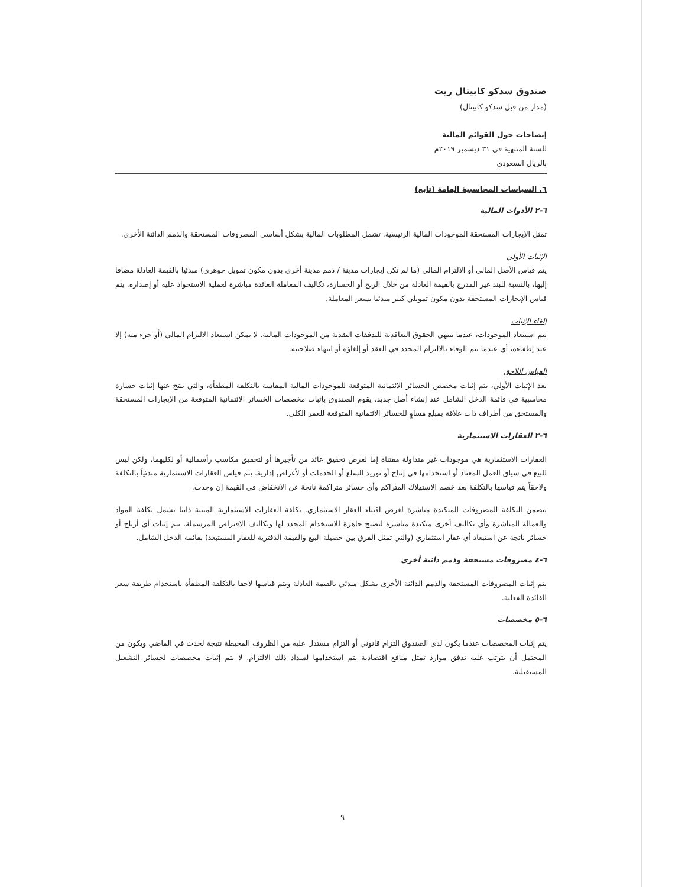صندوق سدكو كابيتال ريت
(مدار من قبل سدكو كابيتال)
إيضاحات حول القوائم المالية
للسنة المنتهية في ٣١ ديسمبر ٢٠١٩م
بالريال السعودي
٦. السياسات المحاسبية الهامة (تابع)
٦-٢ الأدوات المالية
تمثل الإيجارات المستحقة الموجودات المالية الرئيسية. تشمل المطلوبات المالية بشكل أساسي المصروفات المستحقة والذمم الدائنة الأخرى.
الإثبات الأولي
يتم قياس الأصل المالي أو الالتزام المالي (ما لم تكن إيجارات مدينة / ذمم مدينة أخرى بدون مكون تمويل جوهري) مبدئيا بالقيمة العادلة مضافا إليها، بالنسبة للبند غير المدرج بالقيمة العادلة من خلال الربح أو الخسارة، تكاليف المعاملة العائدة مباشرة لعملية الاستحواذ عليه أو إصداره. يتم قياس الإيجارات المستحقة بدون مكون تمويلي كبير مبدئيا بسعر المعاملة.
إلغاء الإثبات
يتم استبعاد الموجودات، عندما تنتهي الحقوق التعاقدية للتدفقات النقدية من الموجودات المالية. لا يمكن استبعاد الالتزام المالي (أو جزء منه) إلا عند إطفاءه، أي عندما يتم الوفاء بالالتزام المحدد في العقد أو إلغاؤه أو انتهاء صلاحيته.
القياس اللاحق
بعد الإثبات الأولي، يتم إثبات مخصص الخسائر الائتمانية المتوقعة للموجودات المالية المقاسة بالتكلفة المطفأة، والتي ينتج عنها إثبات خسارة محاسبية في قائمة الدخل الشامل عند إنشاء أصل جديد. يقوم الصندوق بإثبات مخصصات الخسائر الائتمانية المتوقعة من الإيجارات المستحقة والمستحق من أطراف ذات علاقة بمبلغ مساوٍ للخسائر الائتمانية المتوقعة للعمر الكلي.
٦-٣ العقارات الاستثمارية
العقارات الاستثمارية هي موجودات غير متداولة مقتناة إما لغرض تحقيق عائد من تأجيرها أو لتحقيق مكاسب رأسمالية أو لكليهما، ولكن ليس للبيع في سياق العمل المعتاد أو استخدامها في إنتاج أو توريد السلع أو الخدمات أو لأغراض إدارية. يتم قياس العقارات الاستثمارية مبدئياً بالتكلفة ولاحقاً يتم قياسها بالتكلفة بعد خصم الاستهلاك المتراكم وأي خسائر متراكمة ناتجة عن الانخفاض في القيمة إن وجدت.
تتضمن التكلفة المصروفات المتكبدة مباشرة لغرض اقتناء العقار الاستثماري. تكلفة العقارات الاستثمارية المبنية ذاتيا تشمل تكلفة المواد والعمالة المباشرة وأي تكاليف أخرى متكبدة مباشرة لتصبح جاهزة للاستخدام المحدد لها وتكاليف الاقتراض المرسملة. يتم إثبات أي أرباح أو خسائر ناتجة عن استبعاد أي عقار استثماري (والتي تمثل الفرق بين حصيلة البيع والقيمة الدفترية للعقار المستبعد) بقائمة الدخل الشامل.
٦-٤ مصروفات مستحقة وذمم دائنة أخرى
يتم إثبات المصروفات المستحقة والذمم الدائنة الأخرى بشكل مبدئي بالقيمة العادلة ويتم قياسها لاحقا بالتكلفة المطفأة باستخدام طريقة سعر الفائدة الفعلية.
٦-٥ مخصصات
يتم إثبات المخصصات عندما يكون لدى الصندوق التزام قانوني أو التزام مستدل عليه من الظروف المحيطة نتيجة لحدث في الماضي ويكون من المحتمل أن يترتب عليه تدفق موارد تمثل منافع اقتصادية يتم استخدامها لسداد ذلك الالتزام. لا يتم إثبات مخصصات لخسائر التشغيل المستقبلية.
٩